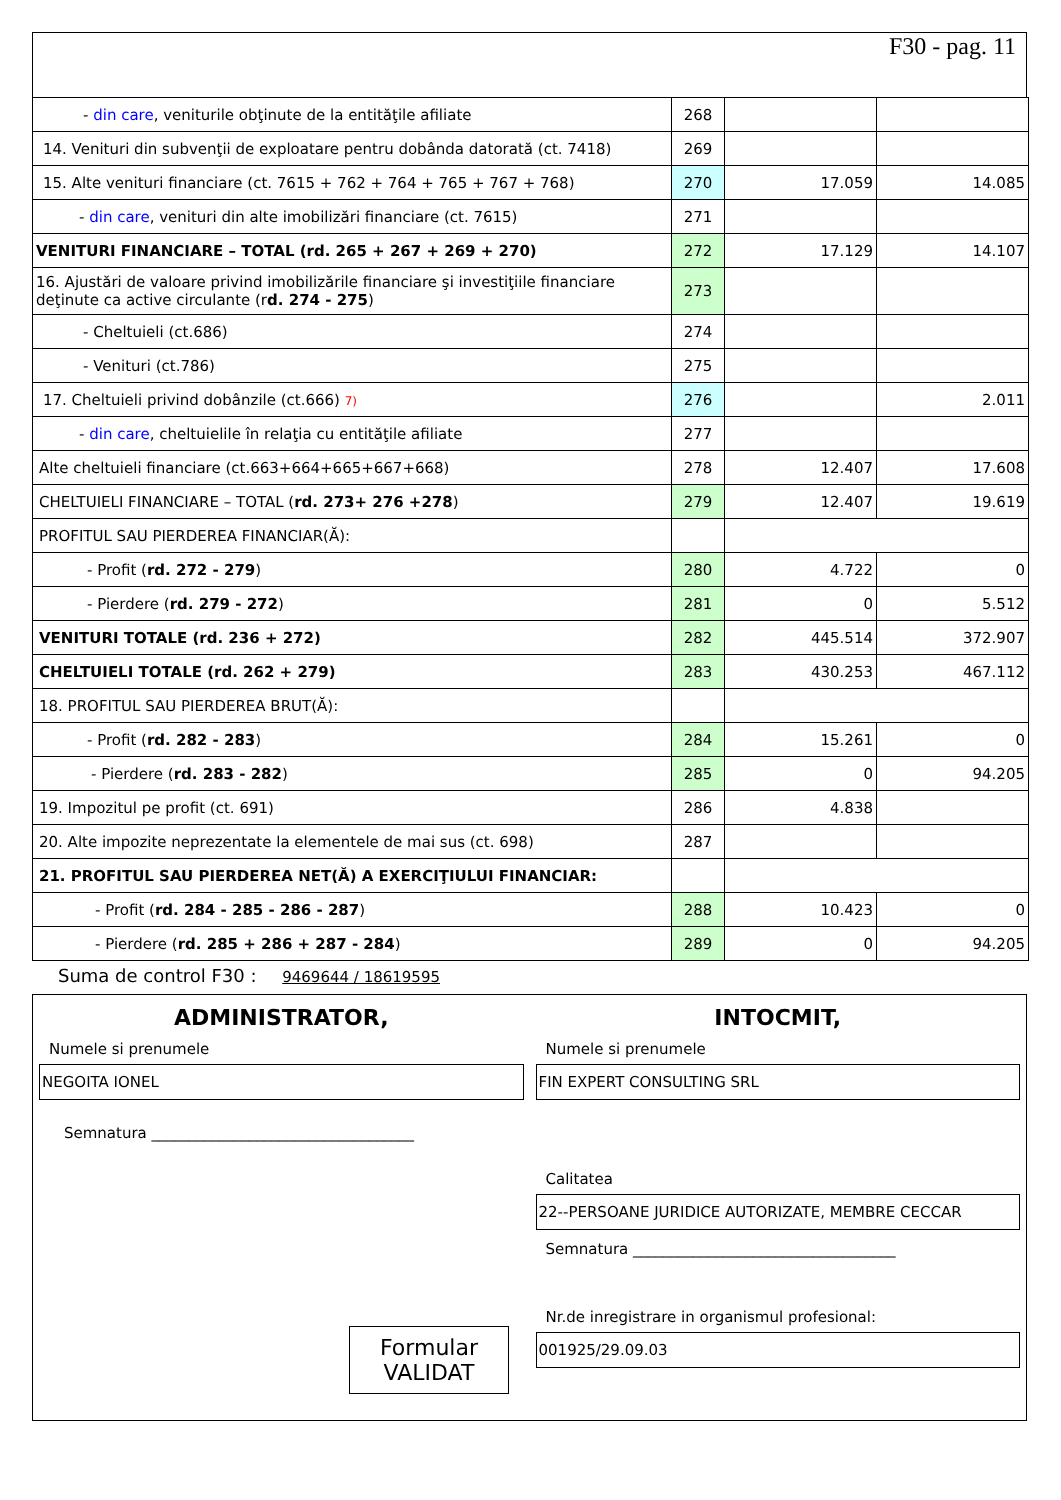F30 - pag. 11
| - din care , veniturile obţinute de la entităţile afiliate | 268 | | |
| 14. Venituri din subvenţii de exploatare pentru dobânda datorată (ct. 7418) | 269 | | |
| 15. Alte venituri financiare (ct. 7615 + 762 + 764 + 765 + 767 + 768) | 270 | 17.059 | 14.085 |
| - din care , venituri din alte imobilizări financiare (ct. 7615) | 271 | | |
| VENITURI FINANCIARE – TOTAL (rd. 265 + 267 + 269 + 270) | 272 | 17.129 | 14.107 |
| 16. Ajustări de valoare privind imobilizările financiare şi investiţiile financiare deţinute ca active circulante (r d. 274 - 275 ) | 273 | | |
| - Cheltuieli (ct.686) | 274 | | |
| - Venituri (ct.786) | 275 | | |
| 17. Cheltuieli privind dobânzile (ct.666) 7) | 276 | | 2.011 |
| - din care , cheltuielile în relaţia cu entităţile afiliate | 277 | | |
| Alte cheltuieli financiare (ct.663+664+665+667+668) | 278 | 12.407 | 17.608 |
| CHELTUIELI FINANCIARE – TOTAL ( rd. 273+ 276 +278 ) | 279 | 12.407 | 19.619 |
| PROFITUL SAU PIERDEREA FINANCIAR(Ă): | | | |
| - Profit ( rd. 272 - 279 ) | 280 | 4.722 | 0 |
| - Pierdere ( rd. 279 - 272 ) | 281 | 0 | 5.512 |
| VENITURI TOTALE (rd. 236 + 272) | 282 | 445.514 | 372.907 |
| CHELTUIELI TOTALE (rd. 262 + 279) | 283 | 430.253 | 467.112 |
| 18. PROFITUL SAU PIERDEREA BRUT(Ă): | | | |
| - Profit ( rd. 282 - 283 ) | 284 | 15.261 | 0 |
| - Pierdere ( rd. 283 - 282 ) | 285 | 0 | 94.205 |
| 19. Impozitul pe profit (ct. 691) | 286 | 4.838 | |
| 20. Alte impozite neprezentate la elementele de mai sus (ct. 698) | 287 | | |
| 21. PROFITUL SAU PIERDEREA NET(Ă) A EXERCIŢIULUI FINANCIAR: | | | |
| - Profit ( rd. 284 - 285 - 286 - 287 ) | 288 | 10.423 | 0 |
| - Pierdere ( rd. 285 + 286 + 287 - 284 ) | 289 | 0 | 94.205 |
Suma de control F30 : 9469644 / 18619595
ADMINISTRATOR,
Numele si prenumele
NEGOITA IONEL
Semnatura ___________________________________
Formular VALIDAT
INTOCMIT,
Numele si prenumele
FIN EXPERT CONSULTING SRL
Calitatea
22--PERSOANE JURIDICE AUTORIZATE, MEMBRE CECCAR
Semnatura ___________________________________
Nr.de inregistrare in organismul profesional:
001925/29.09.03